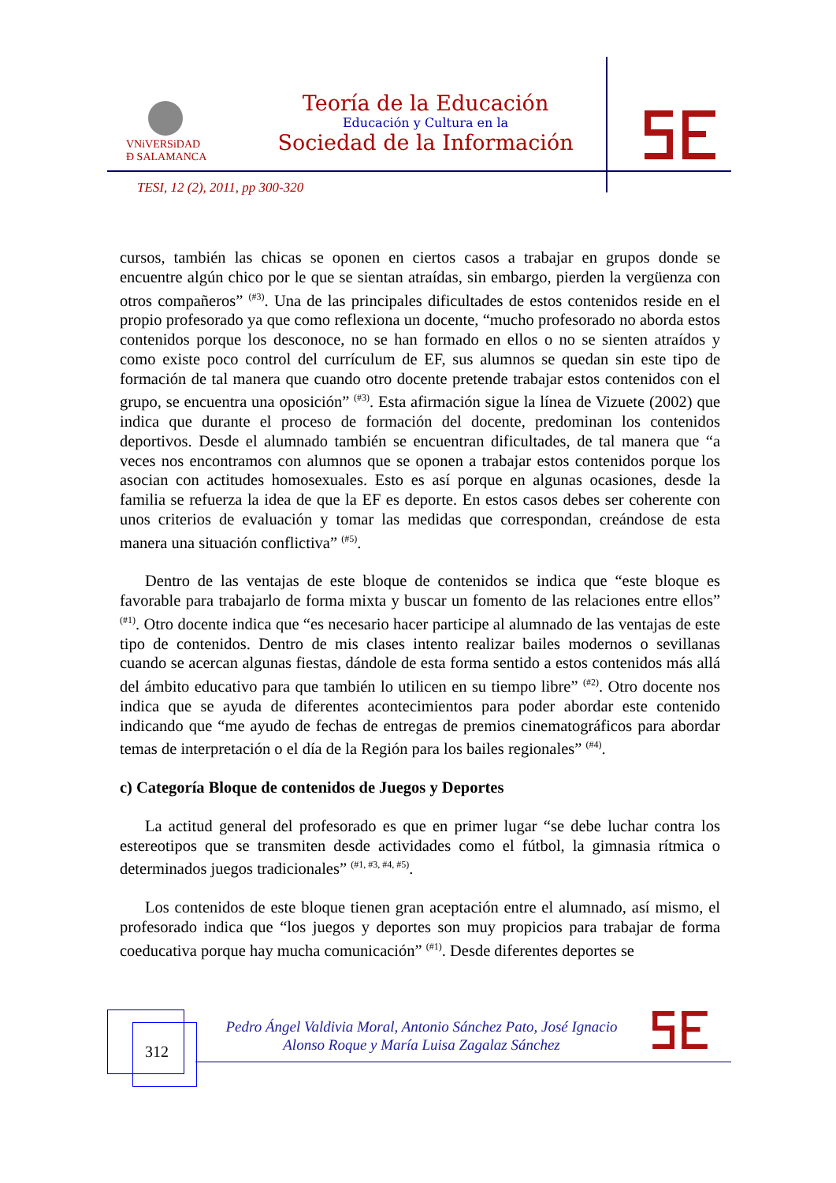VNiVERSiDAD
Ð SALAMANCA
Teoría de la Educación
Educación y Cultura en la
Sociedad de la Información
TESI, 12 (2), 2011, pp 300-320
cursos, también las chicas se oponen en ciertos casos a trabajar en grupos donde se encuentre algún chico por le que se sientan atraídas, sin embargo, pierden la vergüenza con otros compañeros” <sup>(#3)</sup>. Una de las principales dificultades de estos contenidos reside en el propio profesorado ya que como reflexiona un docente, “mucho profesorado no aborda estos contenidos porque los desconoce, no se han formado en ellos o no se sienten atraídos y como existe poco control del currículum de EF, sus alumnos se quedan sin este tipo de formación de tal manera que cuando otro docente pretende trabajar estos contenidos con el grupo, se encuentra una oposición” <sup>(#3)</sup>. Esta afirmación sigue la línea de Vizuete (2002) que indica que durante el proceso de formación del docente, predominan los contenidos deportivos. Desde el alumnado también se encuentran dificultades, de tal manera que “a veces nos encontramos con alumnos que se oponen a trabajar estos contenidos porque los asocian con actitudes homosexuales. Esto es así porque en algunas ocasiones, desde la familia se refuerza la idea de que la EF es deporte. En estos casos debes ser coherente con unos criterios de evaluación y tomar las medidas que correspondan, creándose de esta manera una situación conflictiva” <sup>(#5)</sup>.
Dentro de las ventajas de este bloque de contenidos se indica que “este bloque es favorable para trabajarlo de forma mixta y buscar un fomento de las relaciones entre ellos” <sup>(#1)</sup>. Otro docente indica que “es necesario hacer participe al alumnado de las ventajas de este tipo de contenidos. Dentro de mis clases intento realizar bailes modernos o sevillanas cuando se acercan algunas fiestas, dándole de esta forma sentido a estos contenidos más allá del ámbito educativo para que también lo utilicen en su tiempo libre” <sup>(#2)</sup>. Otro docente nos indica que se ayuda de diferentes acontecimientos para poder abordar este contenido indicando que “me ayudo de fechas de entregas de premios cinematográficos para abordar temas de interpretación o el día de la Región para los bailes regionales” <sup>(#4)</sup>.
c) Categoría Bloque de contenidos de Juegos y Deportes
La actitud general del profesorado es que en primer lugar “se debe luchar contra los estereotipos que se transmiten desde actividades como el fútbol, la gimnasia rítmica o determinados juegos tradicionales” <sup>(#1, #3, #4, #5)</sup>.
Los contenidos de este bloque tienen gran aceptación entre el alumnado, así mismo, el profesorado indica que “los juegos y deportes son muy propicios para trabajar de forma coeducativa porque hay mucha comunicación” <sup>(#1)</sup>. Desde diferentes deportes se
312
Pedro Ángel Valdivia Moral, Antonio Sánchez Pato, José Ignacio Alonso Roque y María Luisa Zagalaz Sánchez